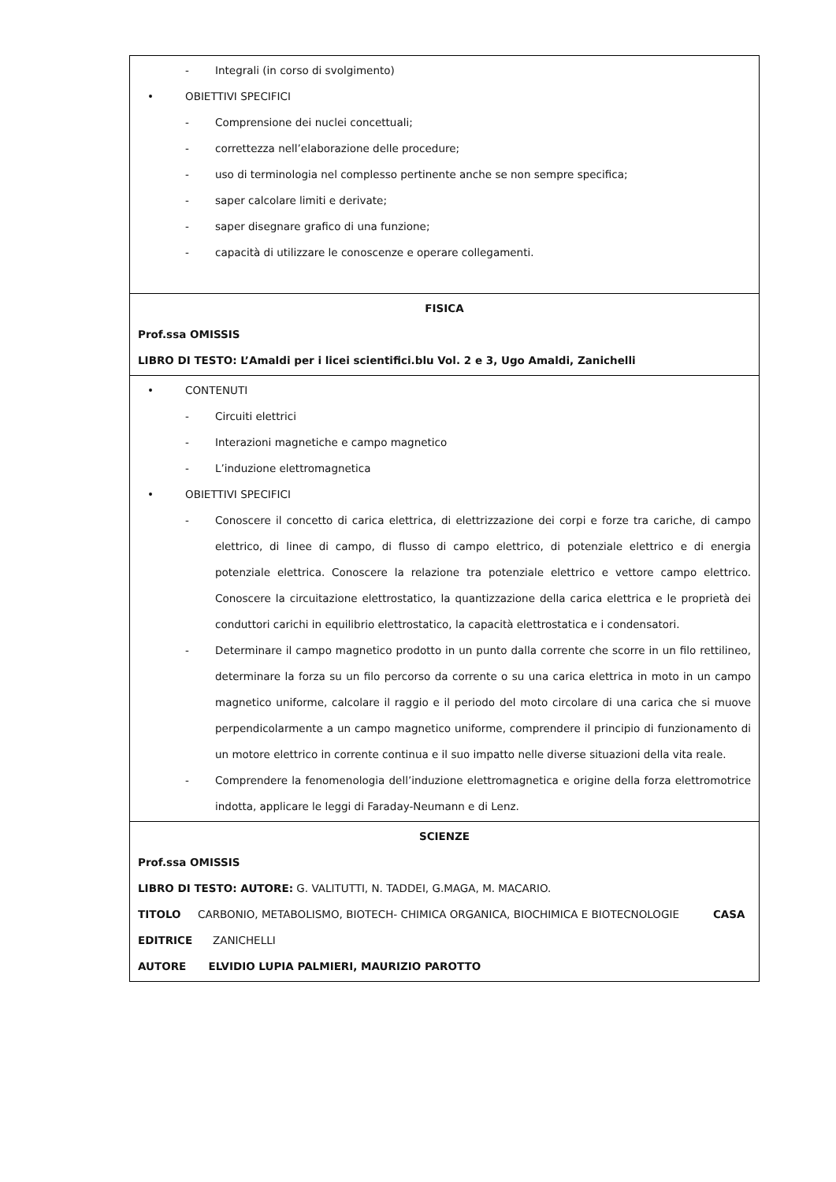| - Integrali (in corso di svolgimento) • OBIETTIVI SPECIFICI - Comprensione dei nuclei concettuali; - correttezza nell’elaborazione delle procedure; - uso di terminologia nel complesso pertinente anche se non sempre specifica; - saper calcolare limiti e derivate; - saper disegnare grafico di una funzione; - capacità di utilizzare le conoscenze e operare collegamenti. |
| FISICA Prof.ssa OMISSIS LIBRO DI TESTO: L’Amaldi per i licei scientifici.blu Vol. 2 e 3, Ugo Amaldi, Zanichelli |
| • CONTENUTI - Circuiti elettrici - Interazioni magnetiche e campo magnetico - L’induzione elettromagnetica • OBIETTIVI SPECIFICI - Conoscere il concetto di carica elettrica, di elettrizzazione dei corpi e forze tra cariche, di campo elettrico, di linee di campo, di flusso di campo elettrico, di potenziale elettrico e di energia potenziale elettrica. Conoscere la relazione tra potenziale elettrico e vettore campo elettrico. Conoscere la circuitazione elettrostatico, la quantizzazione della carica elettrica e le proprietà dei conduttori carichi in equilibrio elettrostatico, la capacità elettrostatica e i condensatori. - Determinare il campo magnetico prodotto in un punto dalla corrente che scorre in un filo rettilineo, determinare la forza su un filo percorso da corrente o su una carica elettrica in moto in un campo magnetico uniforme, calcolare il raggio e il periodo del moto circolare di una carica che si muove perpendicolarmente a un campo magnetico uniforme, comprendere il principio di funzionamento di un motore elettrico in corrente continua e il suo impatto nelle diverse situazioni della vita reale. - Comprendere la fenomenologia dell’induzione elettromagnetica e origine della forza elettromotrice indotta, applicare le leggi di Faraday-Neumann e di Lenz. |
| SCIENZE Prof.ssa OMISSIS LIBRO DI TESTO: AUTORE: G. VALITUTTI, N. TADDEI, G.MAGA, M. MACARIO. TITOLO CARBONIO, METABOLISMO, BIOTECH- CHIMICA ORGANICA, BIOCHIMICA E BIOTECNOLOGIE CASA EDITRICE ZANICHELLI AUTORE ELVIDIO LUPIA PALMIERI, MAURIZIO PAROTTO |